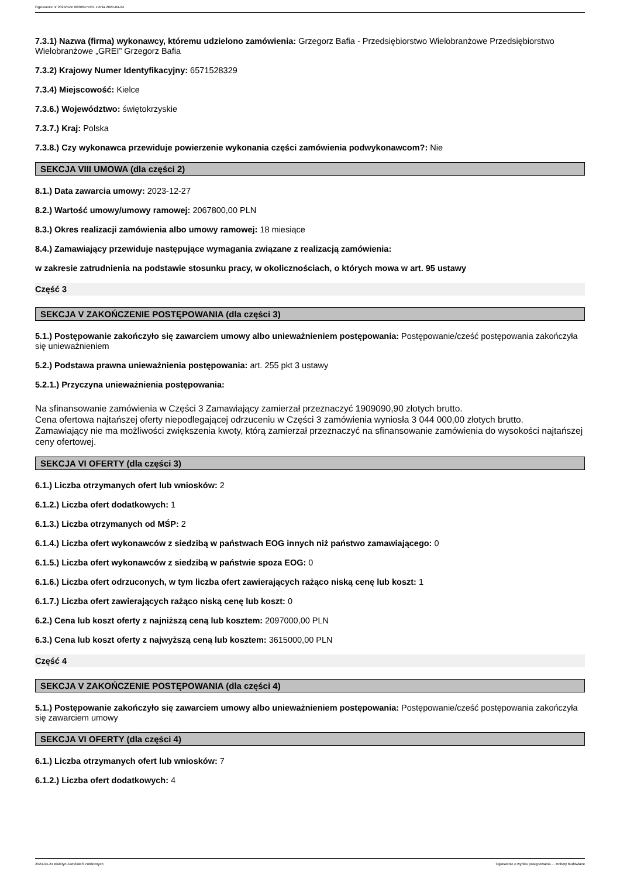Ogłoszenie nr 2024/BZP 00300471/01 z dnia 2024-04-24
7.3.1) Nazwa (firma) wykonawcy, któremu udzielono zamówienia: Grzegorz Bafia - Przedsiębiorstwo Wielobranżowe Przedsiębiorstwo Wielobranżowe „GREI” Grzegorz Bafia
7.3.2) Krajowy Numer Identyfikacyjny: 6571528329
7.3.4) Miejscowość: Kielce
7.3.6.) Województwo: świętokrzyskie
7.3.7.) Kraj: Polska
7.3.8.) Czy wykonawca przewiduje powierzenie wykonania części zamówienia podwykonawcom?: Nie
SEKCJA VIII UMOWA (dla części 2)
8.1.) Data zawarcia umowy: 2023-12-27
8.2.) Wartość umowy/umowy ramowej: 2067800,00 PLN
8.3.) Okres realizacji zamówienia albo umowy ramowej: 18 miesiące
8.4.) Zamawiający przewiduje następujące wymagania związane z realizacją zamówienia:
w zakresie zatrudnienia na podstawie stosunku pracy, w okolicznościach, o których mowa w art. 95 ustawy
Część 3
SEKCJA V ZAKOŃCZENIE POSTĘPOWANIA (dla części 3)
5.1.) Postępowanie zakończyło się zawarciem umowy albo unieważnieniem postępowania: Postępowanie/cześć postępowania zakończyła się unieważnieniem
5.2.) Podstawa prawna unieważnienia postępowania: art. 255 pkt 3 ustawy
5.2.1.) Przyczyna unieważnienia postępowania:
Na sfinansowanie zamówienia w Części 3 Zamawiający zamierzał przeznaczyć 1909090,90 złotych brutto.
Cena ofertowa najtańszej oferty niepodlegającej odrzuceniu w Części 3 zamówienia wyniosła 3 044 000,00 złotych brutto.
Zamawiający nie ma możliwości zwiększenia kwoty, którą zamierzał przeznaczyć na sfinansowanie zamówienia do wysokości najtańszej ceny ofertowej.
SEKCJA VI OFERTY (dla części 3)
6.1.) Liczba otrzymanych ofert lub wniosków: 2
6.1.2.) Liczba ofert dodatkowych: 1
6.1.3.) Liczba otrzymanych od MŚP: 2
6.1.4.) Liczba ofert wykonawców z siedzibą w państwach EOG innych niż państwo zamawiającego: 0
6.1.5.) Liczba ofert wykonawców z siedzibą w państwie spoza EOG: 0
6.1.6.) Liczba ofert odrzuconych, w tym liczba ofert zawierających rażąco niską cenę lub koszt: 1
6.1.7.) Liczba ofert zawierających rażąco niską cenę lub koszt: 0
6.2.) Cena lub koszt oferty z najniższą ceną lub kosztem: 2097000,00 PLN
6.3.) Cena lub koszt oferty z najwyższą ceną lub kosztem: 3615000,00 PLN
Część 4
SEKCJA V ZAKOŃCZENIE POSTĘPOWANIA (dla części 4)
5.1.) Postępowanie zakończyło się zawarciem umowy albo unieważnieniem postępowania: Postępowanie/cześć postępowania zakończyła się zawarciem umowy
SEKCJA VI OFERTY (dla części 4)
6.1.) Liczba otrzymanych ofert lub wniosków: 7
6.1.2.) Liczba ofert dodatkowych: 4
2024-04-24 Biuletyn Zamówień Publicznych Ogłoszenie o wyniku postępowania - - Roboty budowlane